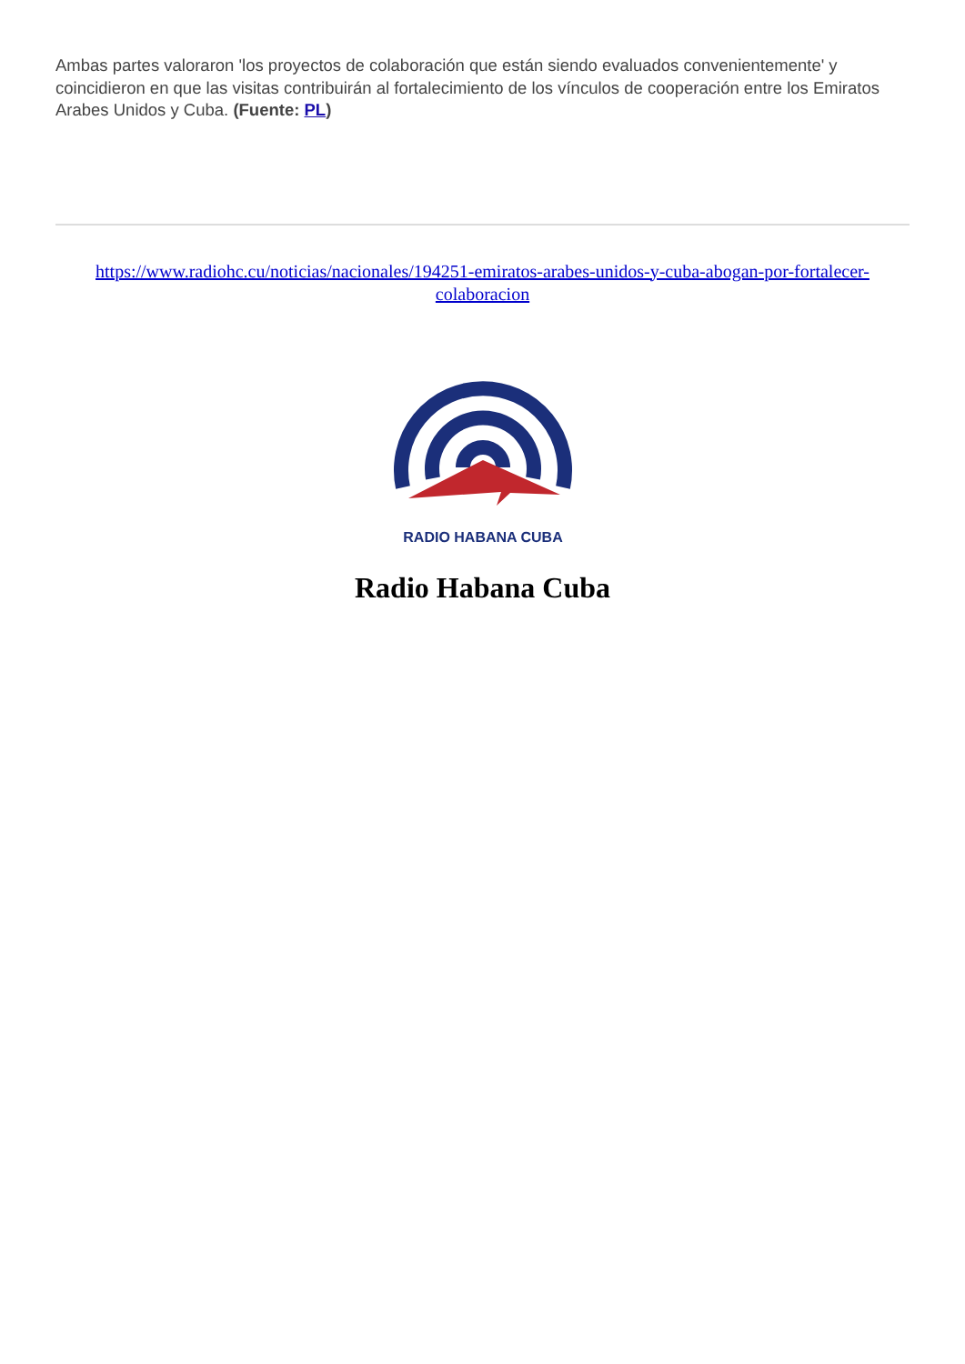Ambas partes valoraron 'los proyectos de colaboración que están siendo evaluados convenientemente' y coincidieron en que las visitas contribuirán al fortalecimiento de los vínculos de cooperación entre los Emiratos Arabes Unidos y Cuba. (Fuente: PL)
https://www.radiohc.cu/noticias/nacionales/194251-emiratos-arabes-unidos-y-cuba-abogan-por-fortalecer-colaboracion
RADIO HABANA CUBA
Radio Habana Cuba